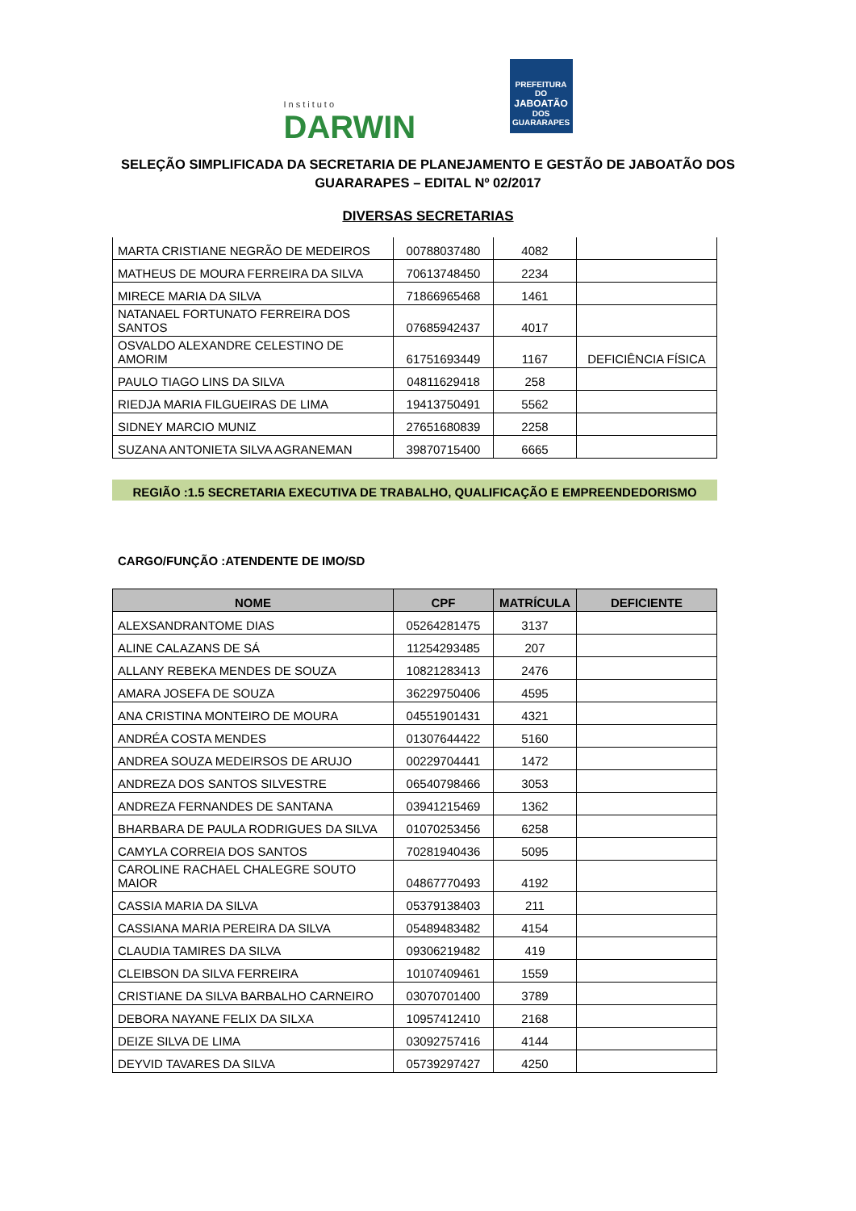Instituto
DARWIN
PREFEITURA DO
JABOATÃO
DOS GUARARAPES
SELEÇÃO SIMPLIFICADA DA SECRETARIA DE PLANEJAMENTO E GESTÃO DE JABOATÃO DOS GUARARAPES – EDITAL Nº 02/2017
DIVERSAS SECRETARIAS
| MARTA CRISTIANE NEGRÃO DE MEDEIROS | 00788037480 | 4082 | |
| MATHEUS DE MOURA FERREIRA DA SILVA | 70613748450 | 2234 | |
| MIRECE MARIA DA SILVA | 71866965468 | 1461 | |
| NATANAEL FORTUNATO FERREIRA DOS SANTOS | 07685942437 | 4017 | |
| OSVALDO ALEXANDRE CELESTINO DE AMORIM | 61751693449 | 1167 | DEFICIÊNCIA FÍSICA |
| PAULO TIAGO LINS DA SILVA | 04811629418 | 258 | |
| RIEDJA MARIA FILGUEIRAS DE LIMA | 19413750491 | 5562 | |
| SIDNEY MARCIO MUNIZ | 27651680839 | 2258 | |
| SUZANA ANTONIETA SILVA AGRANEMAN | 39870715400 | 6665 | |
REGIÃO :1.5 SECRETARIA EXECUTIVA DE TRABALHO, QUALIFICAÇÃO E EMPREENDEDORISMO
CARGO/FUNÇÃO :ATENDENTE DE IMO/SD
| NOME | CPF | MATRÍCULA | DEFICIENTE |
| --- | --- | --- | --- |
| ALEXSANDRANTOME DIAS | 05264281475 | 3137 | |
| ALINE CALAZANS DE SÁ | 11254293485 | 207 | |
| ALLANY REBEKA MENDES DE SOUZA | 10821283413 | 2476 | |
| AMARA JOSEFA DE SOUZA | 36229750406 | 4595 | |
| ANA CRISTINA MONTEIRO DE MOURA | 04551901431 | 4321 | |
| ANDRÉA COSTA MENDES | 01307644422 | 5160 | |
| ANDREA SOUZA MEDEIRSOS DE ARUJO | 00229704441 | 1472 | |
| ANDREZA DOS SANTOS SILVESTRE | 06540798466 | 3053 | |
| ANDREZA FERNANDES DE SANTANA | 03941215469 | 1362 | |
| BHARBARA DE PAULA RODRIGUES DA SILVA | 01070253456 | 6258 | |
| CAMYLA CORREIA DOS SANTOS | 70281940436 | 5095 | |
| CAROLINE RACHAEL CHALEGRE SOUTO MAIOR | 04867770493 | 4192 | |
| CASSIA MARIA DA SILVA | 05379138403 | 211 | |
| CASSIANA MARIA PEREIRA DA SILVA | 05489483482 | 4154 | |
| CLAUDIA TAMIRES DA SILVA | 09306219482 | 419 | |
| CLEIBSON DA SILVA FERREIRA | 10107409461 | 1559 | |
| CRISTIANE DA SILVA BARBALHO CARNEIRO | 03070701400 | 3789 | |
| DEBORA NAYANE FELIX DA SILXA | 10957412410 | 2168 | |
| DEIZE SILVA DE LIMA | 03092757416 | 4144 | |
| DEYVID TAVARES DA SILVA | 05739297427 | 4250 | |